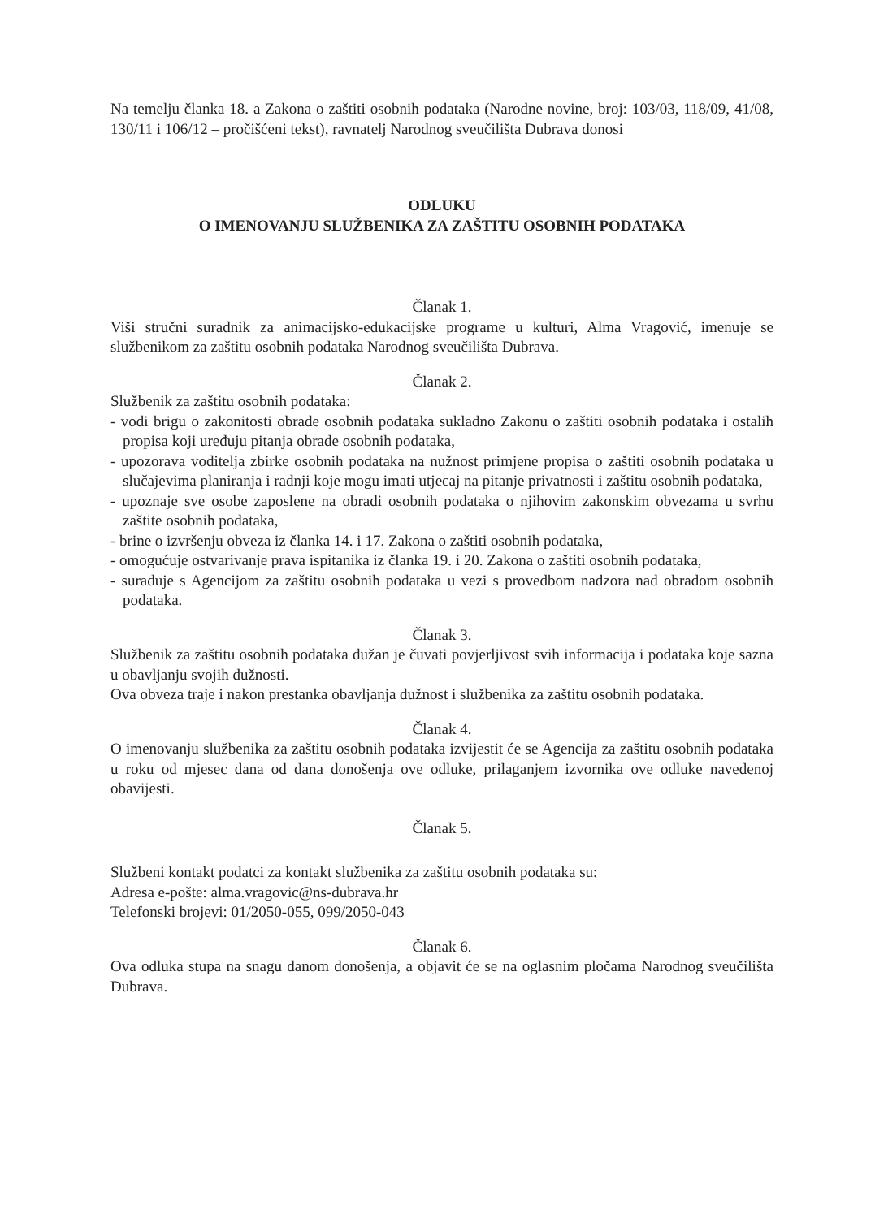Na temelju članka 18. a Zakona o zaštiti osobnih podataka (Narodne novine, broj: 103/03, 118/09, 41/08, 130/11 i 106/12 – pročišćeni tekst), ravnatelj Narodnog sveučilišta Dubrava donosi
ODLUKU
O IMENOVANJU SLUŽBENIKA ZA ZAŠTITU OSOBNIH PODATAKA
Članak 1.
Viši stručni suradnik za animacijsko-edukacijske programe u kulturi, Alma Vragović, imenuje se službenikom za zaštitu osobnih podataka Narodnog sveučilišta Dubrava.
Članak 2.
Službenik za zaštitu osobnih podataka:
- vodi brigu o zakonitosti obrade osobnih podataka sukladno Zakonu o zaštiti osobnih podataka i ostalih propisa koji uređuju pitanja obrade osobnih podataka,
- upozorava voditelja zbirke osobnih podataka na nužnost primjene propisa o zaštiti osobnih podataka u slučajevima planiranja i radnji koje mogu imati utjecaj na pitanje privatnosti i zaštitu osobnih podataka,
- upoznaje sve osobe zaposlene na obradi osobnih podataka o njihovim zakonskim obvezama u svrhu zaštite osobnih podataka,
- brine o izvršenju obveza iz članka 14. i 17. Zakona o zaštiti osobnih podataka,
- omogućuje ostvarivanje prava ispitanika iz članka 19. i 20. Zakona o zaštiti osobnih podataka,
- surađuje s Agencijom za zaštitu osobnih podataka u vezi s provedbom nadzora nad obradom osobnih podataka.
Članak 3.
Službenik za zaštitu osobnih podataka dužan je čuvati povjerljivost svih informacija i podataka koje sazna u obavljanju svojih dužnosti.
Ova obveza traje i nakon prestanka obavljanja dužnost i službenika za zaštitu osobnih podataka.
Članak 4.
O imenovanju službenika za zaštitu osobnih podataka izvijestit će se Agencija za zaštitu osobnih podataka u roku od mjesec dana od dana donošenja ove odluke, prilaganjem izvornika ove odluke navedenoj obavijesti.
Članak 5.
Službeni kontakt podatci za kontakt službenika za zaštitu osobnih podataka su:
Adresa e-pošte: alma.vragovic@ns-dubrava.hr
Telefonski brojevi: 01/2050-055, 099/2050-043
Članak 6.
Ova odluka stupa na snagu danom donošenja, a objavit će se na oglasnim pločama Narodnog sveučilišta Dubrava.